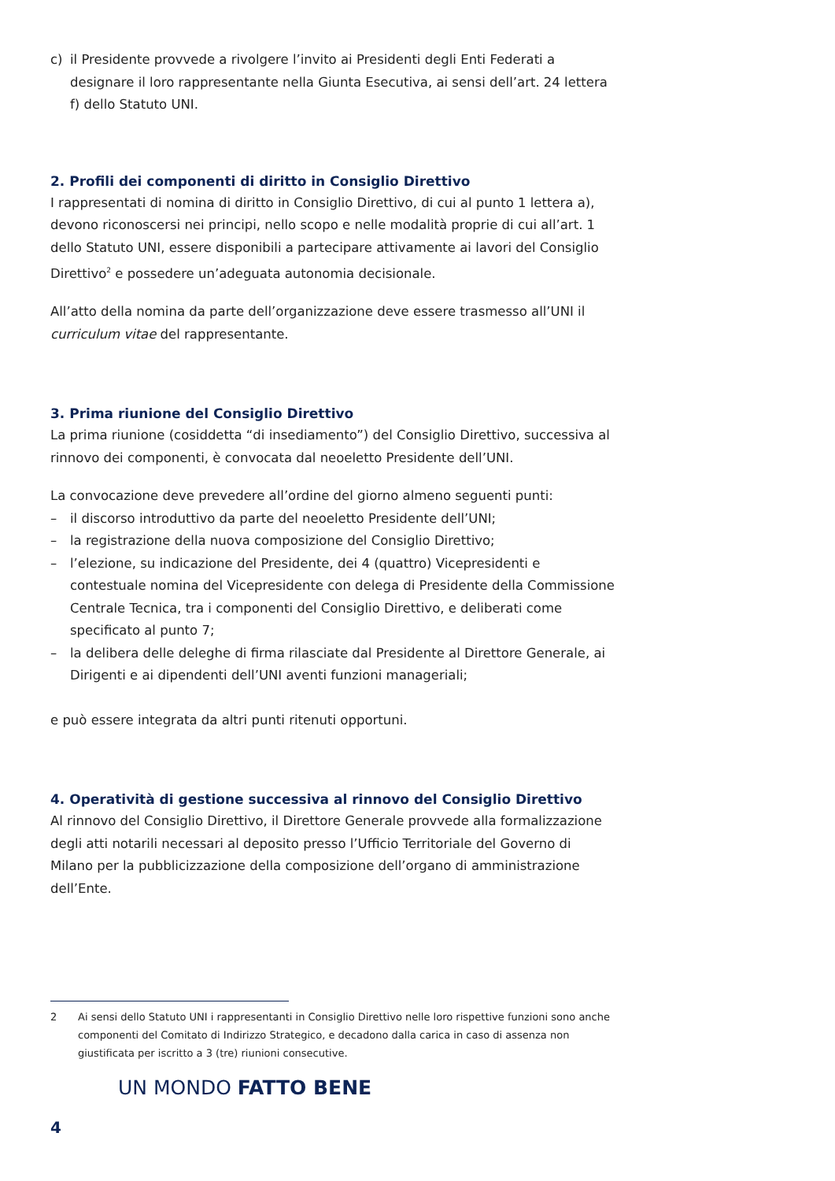c) il Presidente provvede a rivolgere l’invito ai Presidenti degli Enti Federati a designare il loro rappresentante nella Giunta Esecutiva, ai sensi dell’art. 24 lettera f) dello Statuto UNI.
2. Profili dei componenti di diritto in Consiglio Direttivo
I rappresentati di nomina di diritto in Consiglio Direttivo, di cui al punto 1 lettera a), devono riconoscersi nei principi, nello scopo e nelle modalità proprie di cui all’art. 1 dello Statuto UNI, essere disponibili a partecipare attivamente ai lavori del Consiglio Direttivo<sup>2</sup> e possedere un’adeguata autonomia decisionale.
All’atto della nomina da parte dell’organizzazione deve essere trasmesso all’UNI il curriculum vitae del rappresentante.
3. Prima riunione del Consiglio Direttivo
La prima riunione (cosiddetta “di insediamento”) del Consiglio Direttivo, successiva al rinnovo dei componenti, è convocata dal neoeletto Presidente dell’UNI.
La convocazione deve prevedere all’ordine del giorno almeno seguenti punti:
– il discorso introduttivo da parte del neoeletto Presidente dell’UNI;
– la registrazione della nuova composizione del Consiglio Direttivo;
– l’elezione, su indicazione del Presidente, dei 4 (quattro) Vicepresidenti e contestuale nomina del Vicepresidente con delega di Presidente della Commissione Centrale Tecnica, tra i componenti del Consiglio Direttivo, e deliberati come specificato al punto 7;
– la delibera delle deleghe di firma rilasciate dal Presidente al Direttore Generale, ai Dirigenti e ai dipendenti dell’UNI aventi funzioni manageriali;
e può essere integrata da altri punti ritenuti opportuni.
4. Operatività di gestione successiva al rinnovo del Consiglio Direttivo
Al rinnovo del Consiglio Direttivo, il Direttore Generale provvede alla formalizzazione degli atti notarili necessari al deposito presso l’Ufficio Territoriale del Governo di Milano per la pubblicizzazione della composizione dell’organo di amministrazione dell’Ente.
2 Ai sensi dello Statuto UNI i rappresentanti in Consiglio Direttivo nelle loro rispettive funzioni sono anche componenti del Comitato di Indirizzo Strategico, e decadono dalla carica in caso di assenza non giustificata per iscritto a 3 (tre) riunioni consecutive.
UN MONDO FATTO BENE
4